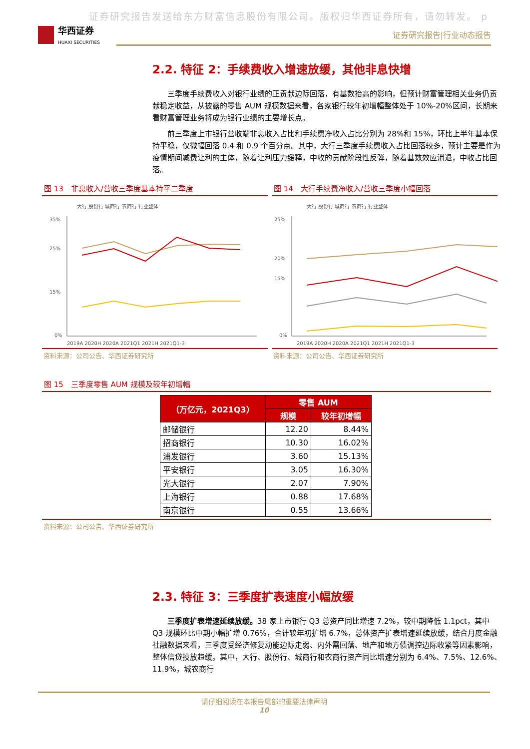证券研究报告发送给东方财富信息股份有限公司。版权归华西证券所有，请勿转发。 p
华西证券
HUAXI SECURITIES
证券研究报告|行业动态报告
2.2. 特征 2：手续费收入增速放缓，其他非息快增
三季度手续费收入对银行业绩的正贡献边际回落，有基数抬高的影响，但预计财富管理相关业务仍贡献稳定收益，从披露的零售 AUM 规模数据来看，各家银行较年初增幅整体处于 10%-20%区间，长期来看财富管理业务将成为银行业绩的主要增长点。
前三季度上市银行营收端非息收入占比和手续费净收入占比分别为 28%和 15%，环比上半年基本保持平稳，仅微幅回落 0.4 和 0.9 个百分点。其中，大行三季度手续费收入占比回落较多，预计主要是作为疫情期间减费让利的主体，随着让利压力缓释，中收的贡献阶段性反弹，随着基数效应消退，中收占比回落。
图 13　非息收入/营收三季度基本持平二季度
大行 股份行 城商行 农商行 行业整体
35%
25%
15%
0%
2019A 2020H 2020A 2021Q1 2021H 2021Q1-3
资料来源：公司公告、华西证券研究所
图 14　大行手续费净收入/营收三季度小幅回落
大行 股份行 城商行 农商行 行业整体
25%
20%
15%
0%
2019A 2020H 2020A 2021Q1 2021H 2021Q1-3
资料来源：公司公告、华西证券研究所
图 15　三季度零售 AUM 规模及较年初增幅
| （万亿元，2021Q3） | 零售 AUM | |
| --- | --- | --- |
| | 规模 | 较年初增幅 |
| 邮储银行 | 12.20 | 8.44% |
| 招商银行 | 10.30 | 16.02% |
| 浦发银行 | 3.60 | 15.13% |
| 平安银行 | 3.05 | 16.30% |
| 光大银行 | 2.07 | 7.90% |
| 上海银行 | 0.88 | 17.68% |
| 南京银行 | 0.55 | 13.66% |
资料来源：公司公告、华西证券研究所
2.3. 特征 3：三季度扩表速度小幅放缓
三季度扩表增速延续放缓。38 家上市银行 Q3 总资产同比增速 7.2%，较中期降低 1.1pct，其中 Q3 规模环比中期小幅扩增 0.76%，合计较年初扩增 6.7%，总体资产扩表增速延续放缓，结合月度金融社融数据来看，三季度受经济修复动能边际走弱、内外需回落、地产和地方债调控边际收紧等因素影响，整体信贷投放趋缓。其中，大行、股份行、城商行和农商行资产同比增速分别为 6.4%、7.5%、12.6%、11.9%，城农商行
请仔细阅读在本报告尾部的重要法律声明
10